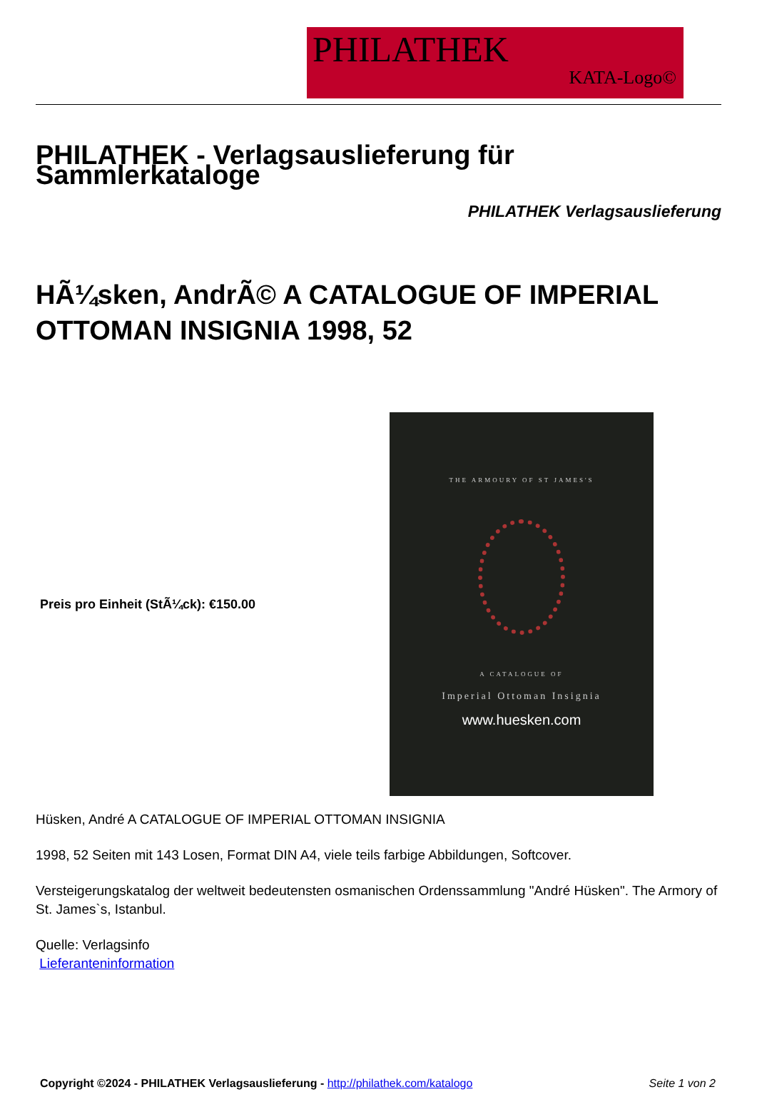PHILATHEK
KATA-Logo©
PHILATHEK - Verlagsauslieferung für Sammlerkataloge
PHILATHEK Verlagsauslieferung
HÃ¼sken, AndrÃ© A CATALOGUE OF IMPERIAL OTTOMAN INSIGNIA 1998, 52
Preis pro Einheit (StÃ¼ck): €150.00
THE ARMOURY OF ST JAMES'S
A CATALOGUE OF
Imperial Ottoman Insignia
www.huesken.com
Hüsken, André A CATALOGUE OF IMPERIAL OTTOMAN INSIGNIA
1998, 52 Seiten mit 143 Losen, Format DIN A4, viele teils farbige Abbildungen, Softcover.
Versteigerungskatalog der weltweit bedeutensten osmanischen Ordenssammlung "André Hüsken". The Armory of St. James`s, Istanbul.
Quelle: Verlagsinfo
Lieferanteninformation
Copyright ©2024 - PHILATHEK Verlagsauslieferung - http://philathek.com/katalogo Seite 1 von 2